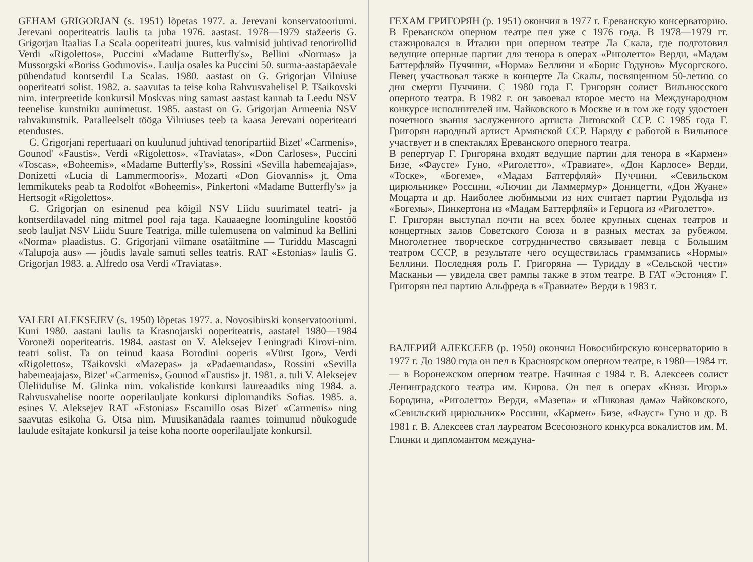GEHAM GRIGORJAN (s. 1951) lõpetas 1977. a. Jerevani konservatooriumi. Jerevani ooperiteatris laulis ta juba 1976. aastast. 1978—1979 stažeeris G. Grigorjan Itaalias La Scala ooperiteatri juures, kus valmisid juhtivad tenorirollid Verdi «Rigolettos», Puccini «Madame Butterfly's», Bellini «Normas» ja Mussorgski «Boriss Godunovis». Laulja osales ka Puccini 50. surma-aastapäevale pühendatud kontserdil La Scalas. 1980. aastast on G. Grigorjan Vilniuse ooperiteatri solist. 1982. a. saavutas ta teise koha Rahvusvahelisel P. Tšaikovski nim. interpreetide konkursil Moskvas ning samast aastast kannab ta Leedu NSV teenelise kunstniku aunimetust. 1985. aastast on G. Grigorjan Armeenia NSV rahvakunstnik. Paralleelselt tööga Vilniuses teeb ta kaasa Jerevani ooperiteatri etendustes.
G. Grigorjani repertuaari on kuulunud juhtivad tenoripartiid Bizet' «Carmenis», Gounod' «Faustis», Verdi «Rigolettos», «Traviatas», «Don Carloses», Puccini «Toscas», «Boheemis», «Madame Butterfly's», Rossini «Sevilla habemeajajas», Donizetti «Lucia di Lammermooris», Mozarti «Don Giovannis» jt. Oma lemmikuteks peab ta Rodolfot «Boheemis», Pinkertoni «Madame Butterfly's» ja Hertsogit «Rigolettos».
G. Grigorjan on esinenud pea kõigil NSV Liidu suurimatel teatri- ja kontserdilavadel ning mitmel pool raja taga. Kauaaegne loominguline koostöö seob lauljat NSV Liidu Suure Teatriga, mille tulemusena on valminud ka Bellini «Norma» plaadistus. G. Grigorjani viimane osatäitmine — Turiddu Mascagni «Talupoja aus» — jõudis lavale samuti selles teatris. RAT «Estonias» laulis G. Grigorjan 1983. a. Alfredo osa Verdi «Traviatas».
VALERI ALEKSEJEV (s. 1950) lõpetas 1977. a. Novosibirski konservatooriumi. Kuni 1980. aastani laulis ta Krasnojarski ooperiteatris, aastatel 1980—1984 Voroneži ooperiteatris. 1984. aastast on V. Aleksejev Leningradi Kirovi-nim. teatri solist. Ta on teinud kaasa Borodini ooperis «Vürst Igor», Verdi «Rigolettos», Tšaikovski «Mazepas» ja «Padaemandas», Rossini «Sevilla habemeajajas», Bizet' «Carmenis», Gounod «Faustis» jt. 1981. a. tuli V. Aleksejev Üleliidulise M. Glinka nim. vokalistide konkursi laureaadiks ning 1984. a. Rahvusvahelise noorte ooperilauljate konkursi diplomandiks Sofias. 1985. a. esines V. Aleksejev RAT «Estonias» Escamillo osas Bizet' «Carmenis» ning saavutas esikoha G. Otsa nim. Muusikanädala raames toimunud nõukogude laulude esitajate konkursil ja teise koha noorte ooperilauljate konkursil.
ГЕХАМ ГРИГОРЯН (р. 1951) окончил в 1977 г. Ереванскую консерваторию. В Ереванском оперном театре пел уже с 1976 года. В 1978—1979 гг. стажировался в Италии при оперном театре Ла Скала, где подготовил ведущие оперные партии для тенора в операх «Риголетто» Верди, «Мадам Баттерфляй» Пуччини, «Норма» Беллини и «Борис Годунов» Мусоргского. Певец участвовал также в концерте Ла Скалы, посвященном 50-летию со дня смерти Пуччини. С 1980 года Г. Григорян солист Вильнюсского оперного театра. В 1982 г. он завоевал второе место на Международном конкурсе исполнителей им. Чайковского в Москве и в том же году удостоен почетного звания заслуженного артиста Литовской ССР. С 1985 года Г. Григорян народный артист Армянской ССР. Наряду с работой в Вильнюсе участвует и в спектаклях Ереванского оперного театра.
В репертуар Г. Григоряна входят ведущие партии для тенора в «Кармен» Бизе, «Фаусте» Гуно, «Риголетто», «Травиате», «Дон Карлосе» Верди, «Тоске», «Богеме», «Мадам Баттерфляй» Пуччини, «Севильском цирюльнике» Россини, «Лючии ди Ламмермур» Доницетти, «Дон Жуане» Моцарта и др. Наиболее любимыми из них считает партии Рудольфа из «Богемы», Пинкертона из «Мадам Баттерфляй» и Герцога из «Риголетто».
Г. Григорян выступал почти на всех более крупных сценах театров и концертных залов Советского Союза и в разных местах за рубежом. Многолетнее творческое сотрудничество связывает певца с Большим театром СССР, в результате чего осуществилась граммзапись «Нормы» Беллини. Последняя роль Г. Григоряна — Туридду в «Сельской чести» Масканьи — увидела свет рампы также в этом театре. В ГАТ «Эстония» Г. Григорян пел партию Альфреда в «Травиате» Верди в 1983 г.
ВАЛЕРИЙ АЛЕКСЕЕВ (р. 1950) окончил Новосибирскую консерваторию в 1977 г. До 1980 года он пел в Красноярском оперном театре, в 1980—1984 гг. — в Воронежском оперном театре. Начиная с 1984 г. В. Алексеев солист Ленинградского театра им. Кирова. Он пел в операх «Князь Игорь» Бородина, «Риголетто» Верди, «Мазепа» и «Пиковая дама» Чайковского, «Севильский цирюльник» Россини, «Кармен» Бизе, «Фауст» Гуно и др. В 1981 г. В. Алексеев стал лауреатом Всесоюзного конкурса вокалистов им. М. Глинки и дипломантом междуна-